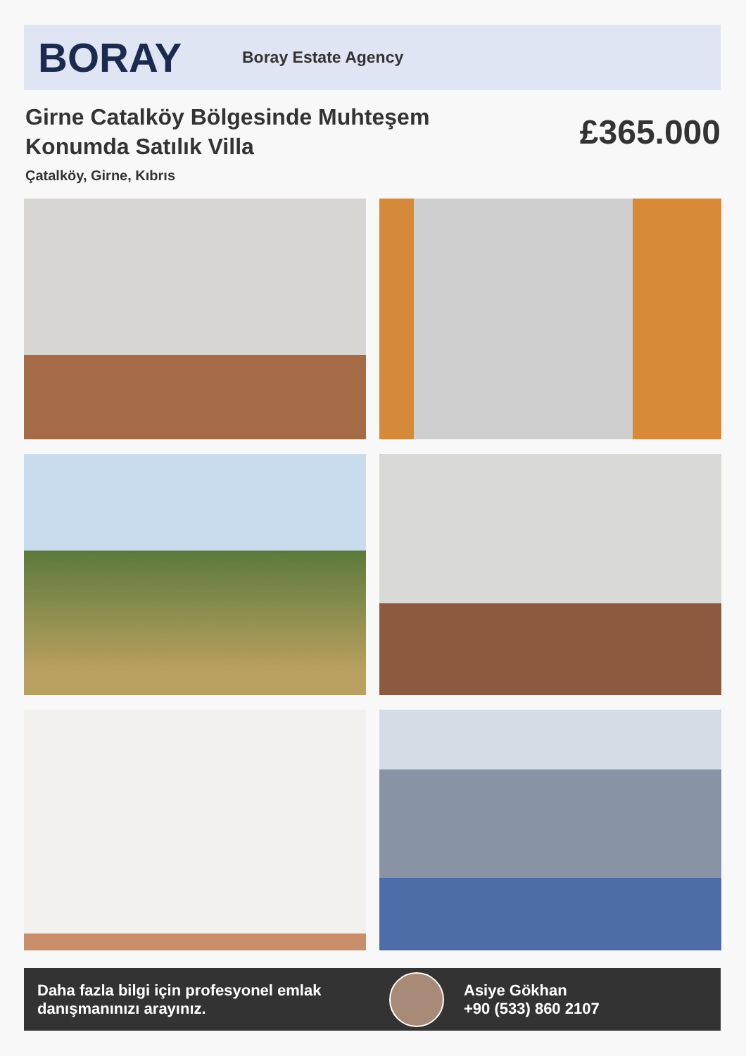BORAY
Boray Estate Agency
Girne Catalköy Bölgesinde Muhteşem Konumda Satılık Villa
£365.000
Çatalköy, Girne, Kıbrıs
Daha fazla bilgi için profesyonel emlak danışmanınızı arayınız.
Asiye Gökhan
+90 (533) 860 2107